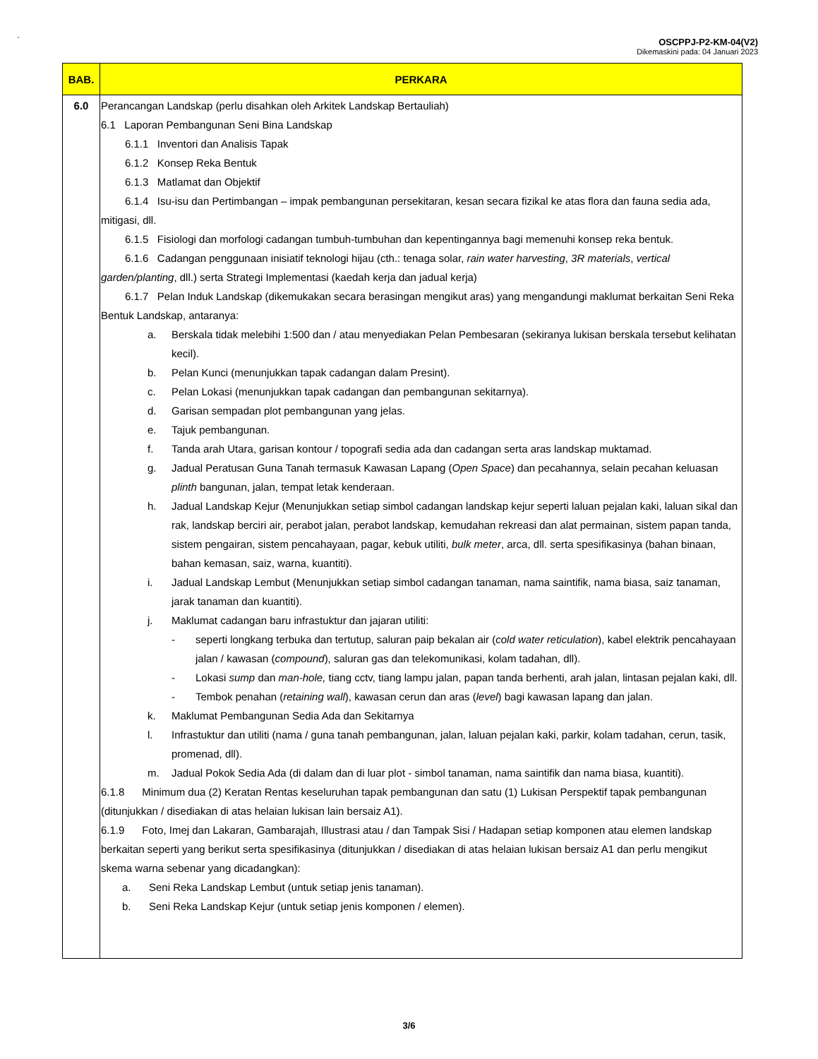`
OSCPPJ-P2-KM-04(V2)
Dikemaskini pada: 04 Januari 2023
| BAB. | PERKARA |
| --- | --- |
| 6.0 | Perancangan Landskap (perlu disahkan oleh Arkitek Landskap Bertauliah) 6.1 Laporan Pembangunan Seni Bina Landskap 6.1.1 Inventori dan Analisis Tapak 6.1.2 Konsep Reka Bentuk 6.1.3 Matlamat dan Objektif 6.1.4 Isu-isu dan Pertimbangan – impak pembangunan persekitaran, kesan secara fizikal ke atas flora dan fauna sedia ada, mitigasi, dll. 6.1.5 Fisiologi dan morfologi cadangan tumbuh-tumbuhan dan kepentingannya bagi memenuhi konsep reka bentuk. 6.1.6 Cadangan penggunaan inisiatif teknologi hijau (cth.: tenaga solar, rain water harvesting , 3R materials , vertical garden/planting , dll.) serta Strategi Implementasi (kaedah kerja dan jadual kerja) 6.1.7 Pelan Induk Landskap (dikemukakan secara berasingan mengikut aras) yang mengandungi maklumat berkaitan Seni Reka Bentuk Landskap, antaranya: a. Berskala tidak melebihi 1:500 dan / atau menyediakan Pelan Pembesaran (sekiranya lukisan berskala tersebut kelihatan kecil). b. Pelan Kunci (menunjukkan tapak cadangan dalam Presint). c. Pelan Lokasi (menunjukkan tapak cadangan dan pembangunan sekitarnya). d. Garisan sempadan plot pembangunan yang jelas. e. Tajuk pembangunan. f. Tanda arah Utara, garisan kontour / topografi sedia ada dan cadangan serta aras landskap muktamad. g. Jadual Peratusan Guna Tanah termasuk Kawasan Lapang ( Open Space ) dan pecahannya, selain pecahan keluasan plinth bangunan, jalan, tempat letak kenderaan. h. Jadual Landskap Kejur (Menunjukkan setiap simbol cadangan landskap kejur seperti laluan pejalan kaki, laluan sikal dan rak, landskap berciri air, perabot jalan, perabot landskap, kemudahan rekreasi dan alat permainan, sistem papan tanda, sistem pengairan, sistem pencahayaan, pagar, kebuk utiliti, bulk meter , arca, dll. serta spesifikasinya (bahan binaan, bahan kemasan, saiz, warna, kuantiti). i. Jadual Landskap Lembut (Menunjukkan setiap simbol cadangan tanaman, nama saintifik, nama biasa, saiz tanaman, jarak tanaman dan kuantiti). j. Maklumat cadangan baru infrastuktur dan jajaran utiliti: - seperti longkang terbuka dan tertutup, saluran paip bekalan air ( cold water reticulation ), kabel elektrik pencahayaan jalan / kawasan ( compound ), saluran gas dan telekomunikasi, kolam tadahan, dll). - Lokasi sump dan man-hole, tiang cctv, tiang lampu jalan, papan tanda berhenti, arah jalan, lintasan pejalan kaki, dll. - Tembok penahan ( retaining wall ), kawasan cerun dan aras ( level ) bagi kawasan lapang dan jalan. k. Maklumat Pembangunan Sedia Ada dan Sekitarnya l. Infrastuktur dan utiliti (nama / guna tanah pembangunan, jalan, laluan pejalan kaki, parkir, kolam tadahan, cerun, tasik, promenad, dll). m. Jadual Pokok Sedia Ada (di dalam dan di luar plot - simbol tanaman, nama saintifik dan nama biasa, kuantiti). 6.1.8 Minimum dua (2) Keratan Rentas keseluruhan tapak pembangunan dan satu (1) Lukisan Perspektif tapak pembangunan (ditunjukkan / disediakan di atas helaian lukisan lain bersaiz A1). 6.1.9 Foto, Imej dan Lakaran, Gambarajah, Illustrasi atau / dan Tampak Sisi / Hadapan setiap komponen atau elemen landskap berkaitan seperti yang berikut serta spesifikasinya (ditunjukkan / disediakan di atas helaian lukisan bersaiz A1 dan perlu mengikut skema warna sebenar yang dicadangkan): a. Seni Reka Landskap Lembut (untuk setiap jenis tanaman). b. Seni Reka Landskap Kejur (untuk setiap jenis komponen / elemen). |
3/6